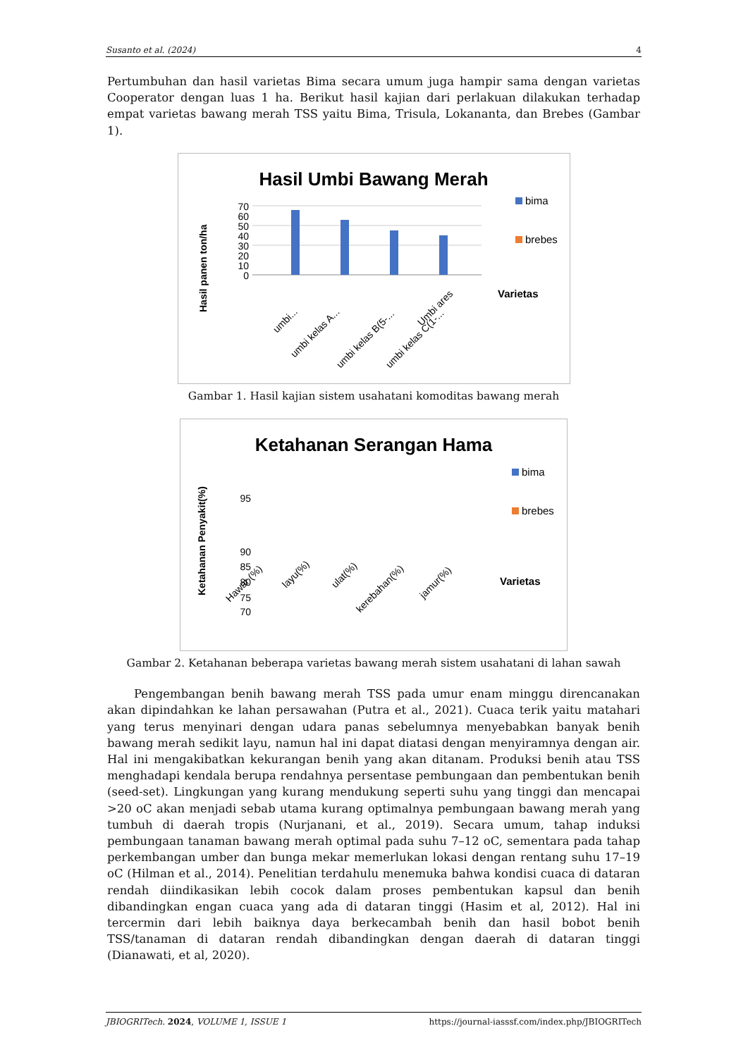Susanto et al. (2024) 4
Pertumbuhan dan hasil varietas Bima secara umum juga hampir sama dengan varietas Cooperator dengan luas 1 ha. Berikut hasil kajian dari perlakuan dilakukan terhadap empat varietas bawang merah TSS yaitu Bima, Trisula, Lokananta, dan Brebes (Gambar 1).
Hasil Umbi Bawang Merah
0
10
20
30
40
50
60
70
umbi...
umbi kelas A...
umbi kelas B(5-...
umbi kelas C(1-...
Umbi ares
Hasil panen ton/ha
bima
brebes
Varietas
Gambar 1. Hasil kajian sistem usahatani komoditas bawang merah
Ketahanan Serangan Hama
70
75
80
85
90
95
Ketahanan Penyakit(%)
Hawar (%)
layu(%)
ulat(%)
kerebahan(%)
jamur(%)
bima
brebes
Varietas
Gambar 2. Ketahanan beberapa varietas bawang merah sistem usahatani di lahan sawah
Pengembangan benih bawang merah TSS pada umur enam minggu direncanakan akan dipindahkan ke lahan persawahan (Putra et al., 2021). Cuaca terik yaitu matahari yang terus menyinari dengan udara panas sebelumnya menyebabkan banyak benih bawang merah sedikit layu, namun hal ini dapat diatasi dengan menyiramnya dengan air. Hal ini mengakibatkan kekurangan benih yang akan ditanam. Produksi benih atau TSS menghadapi kendala berupa rendahnya persentase pembungaan dan pembentukan benih (seed-set). Lingkungan yang kurang mendukung seperti suhu yang tinggi dan mencapai >20 oC akan menjadi sebab utama kurang optimalnya pembungaan bawang merah yang tumbuh di daerah tropis (Nurjanani, et al., 2019). Secara umum, tahap induksi pembungaan tanaman bawang merah optimal pada suhu 7–12 oC, sementara pada tahap perkembangan umber dan bunga mekar memerlukan lokasi dengan rentang suhu 17–19 oC (Hilman et al., 2014). Penelitian terdahulu menemuka bahwa kondisi cuaca di dataran rendah diindikasikan lebih cocok dalam proses pembentukan kapsul dan benih dibandingkan engan cuaca yang ada di dataran tinggi (Hasim et al, 2012). Hal ini tercermin dari lebih baiknya daya berkecambah benih dan hasil bobot benih TSS/tanaman di dataran rendah dibandingkan dengan daerah di dataran tinggi (Dianawati, et al, 2020).
JBIOGRITech. 2024, VOLUME 1, ISSUE 1 https://journal-iasssf.com/index.php/JBIOGRITech